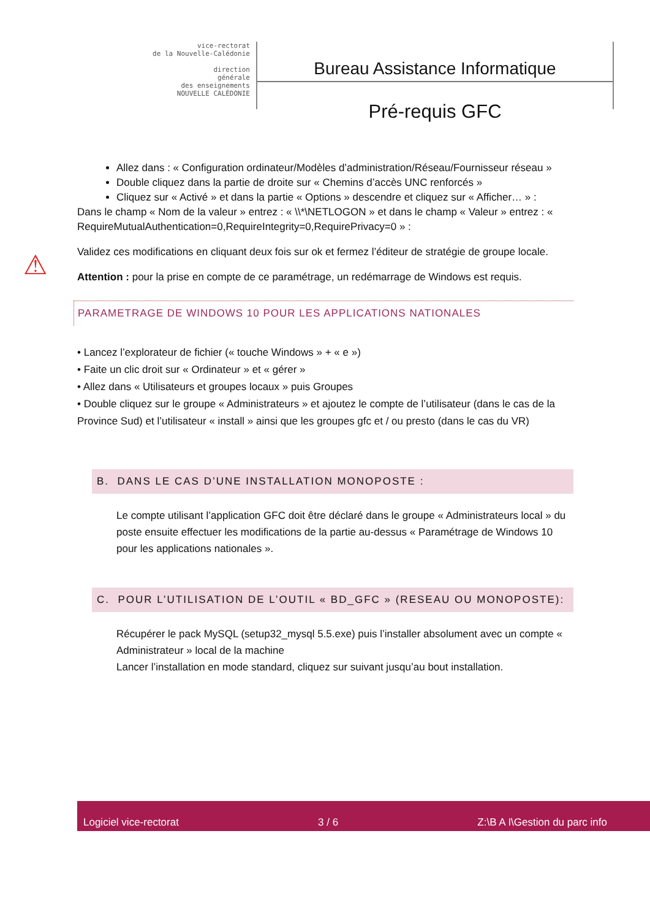vice-rectorat
de la Nouvelle-Calédonie
direction
générale
des enseignements
NOUVELLE CALÉDONIE
Bureau Assistance Informatique
Pré-requis GFC
Allez dans : « Configuration ordinateur/Modèles d’administration/Réseau/Fournisseur réseau »
Double cliquez dans la partie de droite sur « Chemins d’accès UNC renforcés »
Cliquez sur « Activé » et dans la partie « Options » descendre et cliquez sur « Afficher… » :
Dans le champ « Nom de la valeur » entrez : « \\*\NETLOGON » et dans le champ « Valeur » entrez : « RequireMutualAuthentication=0,RequireIntegrity=0,RequirePrivacy=0 » :
Validez ces modifications en cliquant deux fois sur ok et fermez l’éditeur de stratégie de groupe locale.
⚠ Attention : pour la prise en compte de ce paramétrage, un redémarrage de Windows est requis.
PARAMETRAGE DE WINDOWS 10 POUR LES APPLICATIONS NATIONALES
• Lancez l’explorateur de fichier (« touche Windows » + « e »)
• Faite un clic droit sur « Ordinateur » et « gérer »
• Allez dans « Utilisateurs et groupes locaux » puis Groupes
• Double cliquez sur le groupe « Administrateurs » et ajoutez le compte de l’utilisateur (dans le cas de la Province Sud) et l’utilisateur « install » ainsi que les groupes gfc et / ou presto (dans le cas du VR)
B. DANS LE CAS D’UNE INSTALLATION MONOPOSTE :
Le compte utilisant l’application GFC doit être déclaré dans le groupe « Administrateurs local » du poste ensuite effectuer les modifications de la partie au-dessus « Paramétrage de Windows 10 pour les applications nationales ».
C. POUR L’UTILISATION DE L’OUTIL « BD_GFC » (RESEAU OU MONOPOSTE):
Récupérer le pack MySQL (setup32_mysql 5.5.exe) puis l’installer absolument avec un compte « Administrateur » local de la machine
Lancer l’installation en mode standard, cliquez sur suivant jusqu’au bout installation.
Logiciel vice-rectorat 3 / 6 Z:\B A I\Gestion du parc info